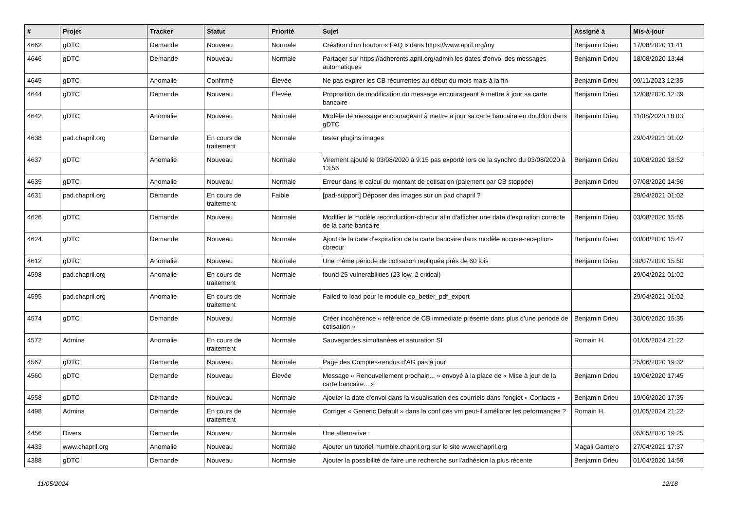| # | Projet | Tracker | Statut | Priorité | Sujet | Assigné à | Mis-à-jour |
| --- | --- | --- | --- | --- | --- | --- | --- |
| 4662 | gDTC | Demande | Nouveau | Normale | Création d'un bouton « FAQ » dans https://www.april.org/my | Benjamin Drieu | 17/08/2020 11:41 |
| 4646 | gDTC | Demande | Nouveau | Normale | Partager sur https://adherents.april.org/admin les dates d'envoi des messages automatiques | Benjamin Drieu | 18/08/2020 13:44 |
| 4645 | gDTC | Anomalie | Confirmé | Élevée | Ne pas expirer les CB récurrentes au début du mois mais à la fin | Benjamin Drieu | 09/11/2023 12:35 |
| 4644 | gDTC | Demande | Nouveau | Élevée | Proposition de modification du message encourageant à mettre à jour sa carte bancaire | Benjamin Drieu | 12/08/2020 12:39 |
| 4642 | gDTC | Anomalie | Nouveau | Normale | Modèle de message encourageant à mettre à jour sa carte bancaire en doublon dans gDTC | Benjamin Drieu | 11/08/2020 18:03 |
| 4638 | pad.chapril.org | Demande | En cours de traitement | Normale | tester plugins images | | 29/04/2021 01:02 |
| 4637 | gDTC | Anomalie | Nouveau | Normale | Virement ajouté le 03/08/2020 à 9:15 pas exporté lors de la synchro du 03/08/2020 à 13:56 | Benjamin Drieu | 10/08/2020 18:52 |
| 4635 | gDTC | Anomalie | Nouveau | Normale | Erreur dans le calcul du montant de cotisation (paiement par CB stoppée) | Benjamin Drieu | 07/08/2020 14:56 |
| 4631 | pad.chapril.org | Demande | En cours de traitement | Faible | [pad-support] Déposer des images sur un pad chapril ? | | 29/04/2021 01:02 |
| 4626 | gDTC | Demande | Nouveau | Normale | Modifier le modèle reconduction-cbrecur afin d'afficher une date d'expiration correcte de la carte bancaire | Benjamin Drieu | 03/08/2020 15:55 |
| 4624 | gDTC | Demande | Nouveau | Normale | Ajout de la date d'expiration de la carte bancaire dans modèle accuse-reception-cbrecur | Benjamin Drieu | 03/08/2020 15:47 |
| 4612 | gDTC | Anomalie | Nouveau | Normale | Une même période de cotisation repliquée près de 60 fois | Benjamin Drieu | 30/07/2020 15:50 |
| 4598 | pad.chapril.org | Anomalie | En cours de traitement | Normale | found 25 vulnerabilities (23 low, 2 critical) | | 29/04/2021 01:02 |
| 4595 | pad.chapril.org | Anomalie | En cours de traitement | Normale | Failed to load pour le module ep_better_pdf_export | | 29/04/2021 01:02 |
| 4574 | gDTC | Demande | Nouveau | Normale | Créer incohérence « référence de CB immédiate présente dans plus d'une periode de cotisation » | Benjamin Drieu | 30/06/2020 15:35 |
| 4572 | Admins | Anomalie | En cours de traitement | Normale | Sauvegardes simultanées et saturation SI | Romain H. | 01/05/2024 21:22 |
| 4567 | gDTC | Demande | Nouveau | Normale | Page des Comptes-rendus d'AG pas à jour | | 25/06/2020 19:32 |
| 4560 | gDTC | Demande | Nouveau | Élevée | Message « Renouvellement prochain... » envoyé à la place de « Mise à jour de la carte bancaire... » | Benjamin Drieu | 19/06/2020 17:45 |
| 4558 | gDTC | Demande | Nouveau | Normale | Ajouter la date d'envoi dans la visualisation des courriels dans l'onglet « Contacts » | Benjamin Drieu | 19/06/2020 17:35 |
| 4498 | Admins | Demande | En cours de traitement | Normale | Corriger « Generic Default » dans la conf des vm peut-il améliorer les peformances ? | Romain H. | 01/05/2024 21:22 |
| 4456 | Divers | Demande | Nouveau | Normale | Une alternative : | | 05/05/2020 19:25 |
| 4433 | www.chapril.org | Anomalie | Nouveau | Normale | Ajouter un tutoriel mumble.chapril.org sur le site www.chapril.org | Magali Garnero | 27/04/2021 17:37 |
| 4388 | gDTC | Demande | Nouveau | Normale | Ajouter la possibilité de faire une recherche sur l'adhésion la plus récente | Benjamin Drieu | 01/04/2020 14:59 |
11/05/2024 12/18